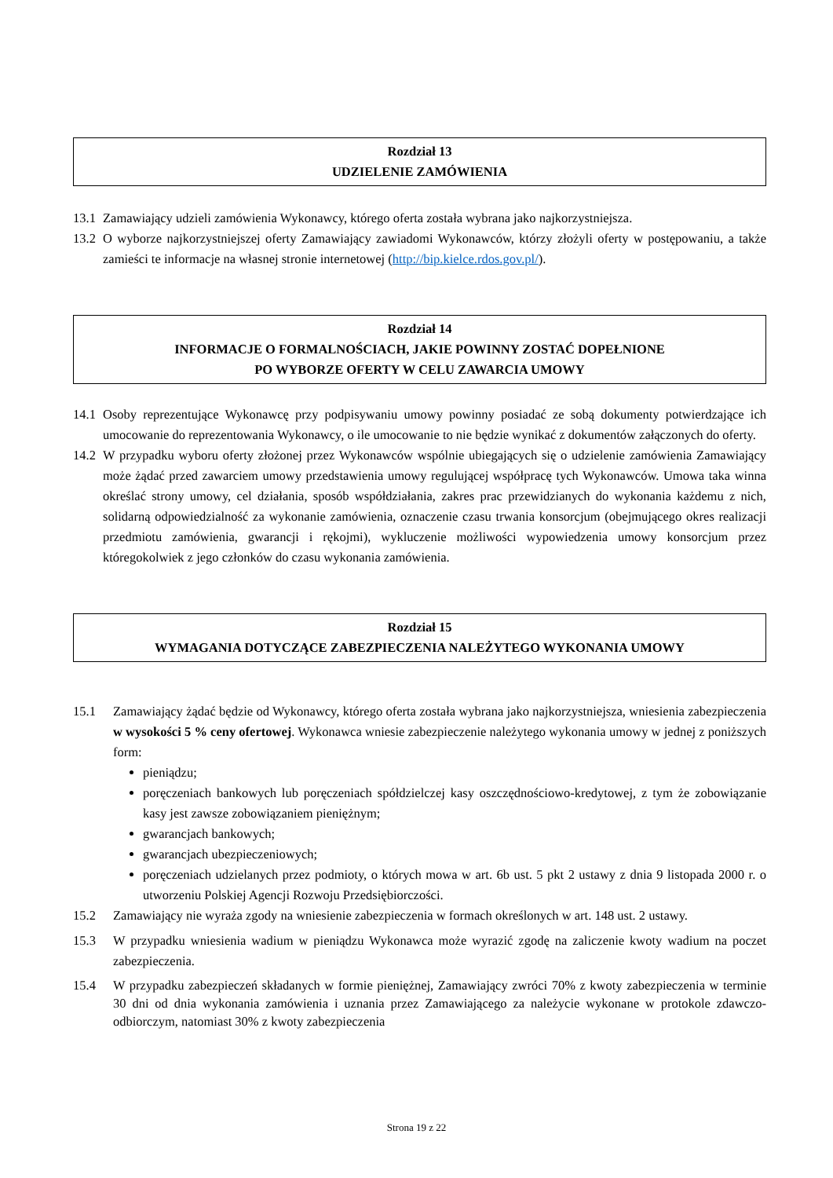Rozdział 13
UDZIELENIE ZAMÓWIENIA
13.1 Zamawiający udzieli zamówienia Wykonawcy, którego oferta została wybrana jako najkorzystniejsza.
13.2 O wyborze najkorzystniejszej oferty Zamawiający zawiadomi Wykonawców, którzy złożyli oferty w postępowaniu, a także zamieści te informacje na własnej stronie internetowej (http://bip.kielce.rdos.gov.pl/).
Rozdział 14
INFORMACJE O FORMALNOŚCIACH, JAKIE POWINNY ZOSTAĆ DOPEŁNIONE
PO WYBORZE OFERTY W CELU ZAWARCIA UMOWY
14.1 Osoby reprezentujące Wykonawcę przy podpisywaniu umowy powinny posiadać ze sobą dokumenty potwierdzające ich umocowanie do reprezentowania Wykonawcy, o ile umocowanie to nie będzie wynikać z dokumentów załączonych do oferty.
14.2 W przypadku wyboru oferty złożonej przez Wykonawców wspólnie ubiegających się o udzielenie zamówienia Zamawiający może żądać przed zawarciem umowy przedstawienia umowy regulującej współpracę tych Wykonawców. Umowa taka winna określać strony umowy, cel działania, sposób współdziałania, zakres prac przewidzianych do wykonania każdemu z nich, solidarną odpowiedzialność za wykonanie zamówienia, oznaczenie czasu trwania konsorcjum (obejmującego okres realizacji przedmiotu zamówienia, gwarancji i rękojmi), wykluczenie możliwości wypowiedzenia umowy konsorcjum przez któregokolwiek z jego członków do czasu wykonania zamówienia.
Rozdział 15
WYMAGANIA DOTYCZĄCE ZABEZPIECZENIA NALEŻYTEGO WYKONANIA UMOWY
15.1 Zamawiający żądać będzie od Wykonawcy, którego oferta została wybrana jako najkorzystniejsza, wniesienia zabezpieczenia w wysokości 5 % ceny ofertowej. Wykonawca wniesie zabezpieczenie należytego wykonania umowy w jednej z poniższych form:
pieniądzu;
poręczeniach bankowych lub poręczeniach spółdzielczej kasy oszczędnościowo-kredytowej, z tym że zobowiązanie kasy jest zawsze zobowiązaniem pieniężnym;
gwarancjach bankowych;
gwarancjach ubezpieczeniowych;
poręczeniach udzielanych przez podmioty, o których mowa w art. 6b ust. 5 pkt 2 ustawy z dnia 9 listopada 2000 r. o utworzeniu Polskiej Agencji Rozwoju Przedsiębiorczości.
15.2 Zamawiający nie wyraża zgody na wniesienie zabezpieczenia w formach określonych w art. 148 ust. 2 ustawy.
15.3 W przypadku wniesienia wadium w pieniądzu Wykonawca może wyrazić zgodę na zaliczenie kwoty wadium na poczet zabezpieczenia.
15.4 W przypadku zabezpieczeń składanych w formie pieniężnej, Zamawiający zwróci 70% z kwoty zabezpieczenia w terminie 30 dni od dnia wykonania zamówienia i uznania przez Zamawiającego za należycie wykonane w protokole zdawczo-odbiorczym, natomiast 30% z kwoty zabezpieczenia
Strona 19 z 22